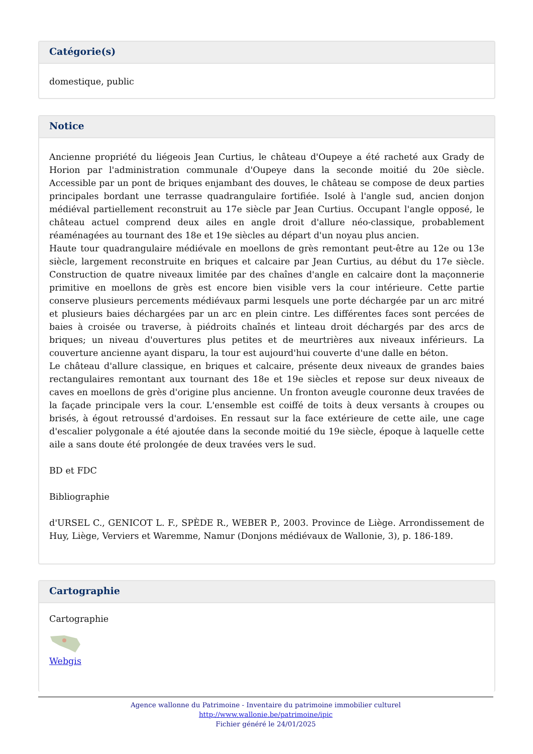Catégorie(s)
domestique, public
Notice
Ancienne propriété du liégeois Jean Curtius, le château d'Oupeye a été racheté aux Grady de Horion par l'administration communale d'Oupeye dans la seconde moitié du 20e siècle. Accessible par un pont de briques enjambant des douves, le château se compose de deux parties principales bordant une terrasse quadrangulaire fortifiée. Isolé à l'angle sud, ancien donjon médiéval partiellement reconstruit au 17e siècle par Jean Curtius. Occupant l'angle opposé, le château actuel comprend deux ailes en angle droit d'allure néo-classique, probablement réaménagées au tournant des 18e et 19e siècles au départ d'un noyau plus ancien.
Haute tour quadrangulaire médiévale en moellons de grès remontant peut-être au 12e ou 13e siècle, largement reconstruite en briques et calcaire par Jean Curtius, au début du 17e siècle. Construction de quatre niveaux limitée par des chaînes d'angle en calcaire dont la maçonnerie primitive en moellons de grès est encore bien visible vers la cour intérieure. Cette partie conserve plusieurs percements médiévaux parmi lesquels une porte déchargée par un arc mitré et plusieurs baies déchargées par un arc en plein cintre. Les différentes faces sont percées de baies à croisée ou traverse, à piédroits chaînés et linteau droit déchargés par des arcs de briques; un niveau d'ouvertures plus petites et de meurtrières aux niveaux inférieurs. La couverture ancienne ayant disparu, la tour est aujourd'hui couverte d'une dalle en béton.
Le château d'allure classique, en briques et calcaire, présente deux niveaux de grandes baies rectangulaires remontant aux tournant des 18e et 19e siècles et repose sur deux niveaux de caves en moellons de grès d'origine plus ancienne. Un fronton aveugle couronne deux travées de la façade principale vers la cour. L'ensemble est coiffé de toits à deux versants à croupes ou brisés, à égout retroussé d'ardoises. En ressaut sur la face extérieure de cette aile, une cage d'escalier polygonale a été ajoutée dans la seconde moitié du 19e siècle, époque à laquelle cette aile a sans doute été prolongée de deux travées vers le sud.
BD et FDC
Bibliographie
d'URSEL C., GENICOT L. F., SPÈDE R., WEBER P., 2003. Province de Liège. Arrondissement de Huy, Liège, Verviers et Waremme, Namur (Donjons médiévaux de Wallonie, 3), p. 186-189.
Cartographie
Cartographie
Webgis
Agence wallonne du Patrimoine - Inventaire du patrimoine immobilier culturel
http://www.wallonie.be/patrimoine/ipic
Fichier généré le 24/01/2025